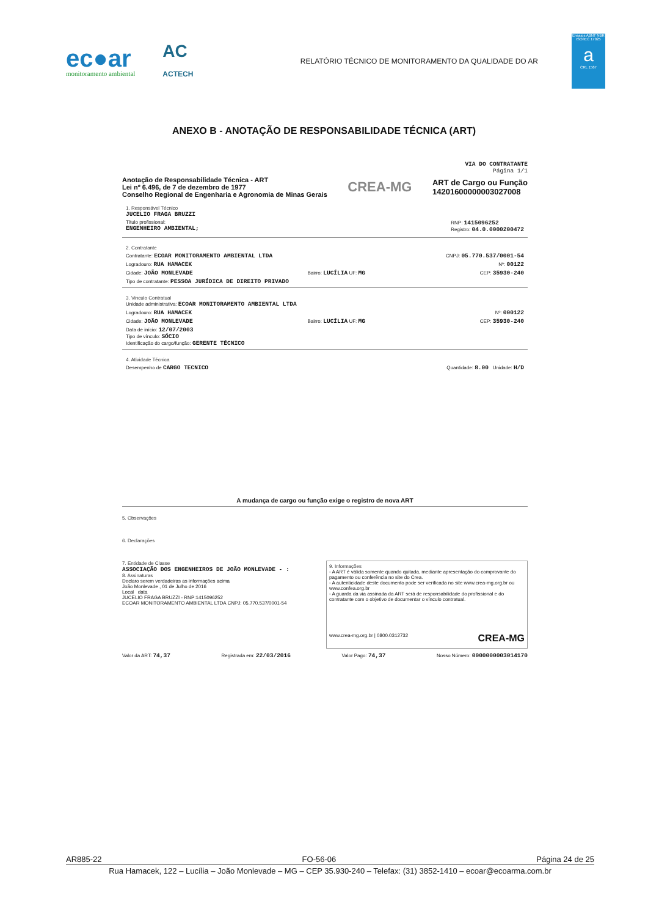ec●ar
monitoramento ambiental
AC
ACTECH
RELATÓRIO TÉCNICO DE MONITORAMENTO DA QUALIDADE DO AR
Ensaios ABNT NBR ISO/IEC 17025
a
CRL 1567
ANEXO B - ANOTAÇÃO DE RESPONSABILIDADE TÉCNICA (ART)
VIA DO CONTRATANTE
Página 1/1
Anotação de Responsabilidade Técnica - ART
Lei nº 6.496, de 7 de dezembro de 1977
Conselho Regional de Engenharia e Agronomia de Minas Gerais
CREA-MG
ART de Cargo ou Função
14201600000003027008
1. Responsável Técnico
JUCELIO FRAGA BRUZZI
Título profissional:
ENGENHEIRO AMBIENTAL; RNP: 1415096252
Registro: 04.0.0000200472
2. Contratante
Contratante: ECOAR MONITORAMENTO AMBIENTAL LTDA CNPJ: 05.770.537/0001-54
Logradouro: RUA HAMACEK Nº: 00122
Cidade: JOÃO MONLEVADE Bairro: LUCÍLIA UF: MG CEP: 35930-240
Tipo de contratante: PESSOA JURÍDICA DE DIREITO PRIVADO
3. Vinculo Contratual
Unidade administrativa: ECOAR MONITORAMENTO AMBIENTAL LTDA
Logradouro: RUA HAMACEK Nº: 000122
Cidade: JOÃO MONLEVADE Bairro: LUCÍLIA UF: MG CEP: 35930-240
Data de início: 12/07/2003
Tipo de vínculo: SÓCIO
Identificação do cargo/função: GERENTE TÉCNICO
4. Atividade Técnica
Desempenho de CARGO TECNICO Quantidade: 8.00 Unidade: H/D
A mudança de cargo ou função exige o registro de nova ART
5. Observações
6. Declarações
7. Entidade de Classe
ASSOCIAÇÃO DOS ENGENHEIROS DE JOÃO MONLEVADE - :
8. Assinaturas
Declaro serem verdadeiras as informações acima
João Monlevade , 01 de Julho de 2016
Local data
JUCELIO FRAGA BRUZZI - RNP:1415096252
ECOAR MONITORAMENTO AMBIENTAL LTDA CNPJ: 05.770.537/0001-54
9. Informações
- A ART é válida somente quando quitada, mediante apresentação do comprovante do pagamento ou conferência no site do Crea.
- A autenticidade deste documento pode ser verificada no site www.crea-mg.org.br ou www.confea.org.br
- A guarda da via assinada da ART será de responsabilidade do profissional e do contratante com o objetivo de documentar o vínculo contratual.
www.crea-mg.org.br | 0800.0312732 CREA-MG
Valor da ART: 74,37 Registrada em: 22/03/2016 Valor Pago: 74,37 Nosso Número: 0000000003014170
AR885-22 FO-56-06 Página 24 de 25
Rua Hamacek, 122 – Lucília – João Monlevade – MG – CEP 35.930-240 – Telefax: (31) 3852-1410 – ecoar@ecoarma.com.br